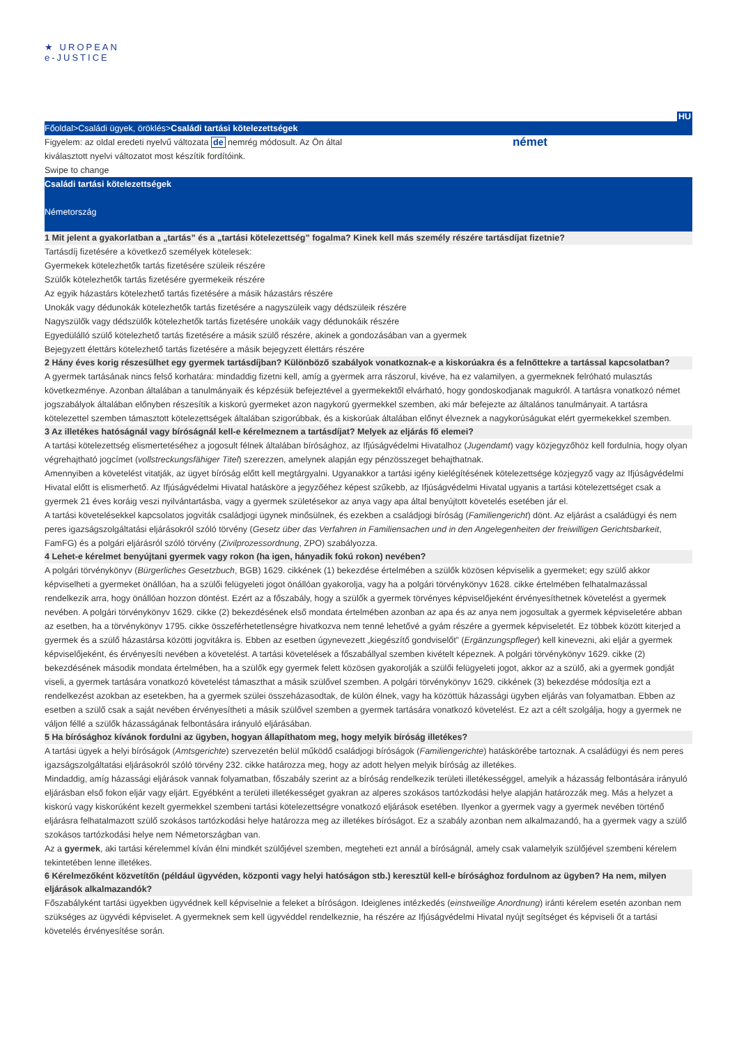★ UROPEAN
e-JUSTICE
HU
Főoldal>Családi ügyek, öröklés>Családi tartási kötelezettségek
Figyelem: az oldal eredeti nyelvű változata de nemrég módosult. Az Ön által
kiválasztott nyelvi változatot most készítik fordítóink.
német
Swipe to change
Családi tartási kötelezettségek
Németország
1 Mit jelent a gyakorlatban a „tartás” és a „tartási kötelezettség” fogalma? Kinek kell más személy részére tartásdíjat fizetnie?
Tartásdíj fizetésére a következő személyek kötelesek:
Gyermekek kötelezhetők tartás fizetésére szüleik részére
Szülők kötelezhetők tartás fizetésére gyermekeik részére
Az egyik házastárs kötelezhető tartás fizetésére a másik házastárs részére
Unokák vagy dédunokák kötelezhetők tartás fizetésére a nagyszüleik vagy dédszüleik részére
Nagyszülők vagy dédszülők kötelezhetők tartás fizetésére unokáik vagy dédunokáik részére
Egyedülálló szülő kötelezhető tartás fizetésére a másik szülő részére, akinek a gondozásában van a gyermek
Bejegyzett élettárs kötelezhető tartás fizetésére a másik bejegyzett élettárs részére
2 Hány éves korig részesülhet egy gyermek tartásdíjban? Különböző szabályok vonatkoznak-e a kiskorúakra és a felnőttekre a tartással kapcsolatban?
A gyermek tartásának nincs felső korhatára: mindaddig fizetni kell, amíg a gyermek arra rászorul, kivéve, ha ez valamilyen, a gyermeknek felróható mulasztás következménye. Azonban általában a tanulmányaik és képzésük befejeztével a gyermekektől elvárható, hogy gondoskodjanak magukról. A tartásra vonatkozó német jogszabályok általában előnyben részesítik a kiskorú gyermeket azon nagykorú gyermekkel szemben, aki már befejezte az általános tanulmányait. A tartásra kötelezettel szemben támasztott kötelezettségek általában szigorúbbak, és a kiskorúak általában előnyt élveznek a nagykorúságukat elért gyermekekkel szemben.
3 Az illetékes hatóságnál vagy bíróságnál kell-e kérelmeznem a tartásdíjat? Melyek az eljárás fő elemei?
A tartási kötelezettség elismertetéséhez a jogosult félnek általában bírósághoz, az Ifjúságvédelmi Hivatalhoz (Jugendamt) vagy közjegyzőhöz kell fordulnia, hogy olyan végrehajtható jogcímet (vollstreckungsfähiger Titel) szerezzen, amelynek alapján egy pénzösszeget behajthatnak.
Amennyiben a követelést vitatják, az ügyet bíróság előtt kell megtárgyalni. Ugyanakkor a tartási igény kielégítésének kötelezettsége közjegyző vagy az Ifjúságvédelmi Hivatal előtt is elismerhető. Az Ifjúságvédelmi Hivatal hatásköre a jegyzőéhez képest szűkebb, az Ifjúságvédelmi Hivatal ugyanis a tartási kötelezettséget csak a gyermek 21 éves koráig veszi nyilvántartásba, vagy a gyermek születésekor az anya vagy apa által benyújtott követelés esetében jár el.
A tartási követelésekkel kapcsolatos jogviták családjogi ügynek minősülnek, és ezekben a családjogi bíróság (Familiengericht) dönt. Az eljárást a családügyi és nem peres igazságszolgáltatási eljárásokról szóló törvény (Gesetz über das Verfahren in Familiensachen und in den Angelegenheiten der freiwilligen Gerichtsbarkeit, FamFG) és a polgári eljárásról szóló törvény (Zivilprozessordnung, ZPO) szabályozza.
4 Lehet-e kérelmet benyújtani gyermek vagy rokon (ha igen, hányadik fokú rokon) nevében?
A polgári törvénykönyv (Bürgerliches Gesetzbuch, BGB) 1629. cikkének (1) bekezdése értelmében a szülők közösen képviselik a gyermeket; egy szülő akkor képviselheti a gyermeket önállóan, ha a szülői felügyeleti jogot önállóan gyakorolja, vagy ha a polgári törvénykönyv 1628. cikke értelmében felhatalmazással rendelkezik arra, hogy önállóan hozzon döntést. Ezért az a főszabály, hogy a szülők a gyermek törvényes képviselőjeként érvényesíthetnek követelést a gyermek nevében. A polgári törvénykönyv 1629. cikke (2) bekezdésének első mondata értelmében azonban az apa és az anya nem jogosultak a gyermek képviseletére abban az esetben, ha a törvénykönyv 1795. cikke összeférhetetlenségre hivatkozva nem tenné lehetővé a gyám részére a gyermek képviseletét. Ez többek között kiterjed a gyermek és a szülő házastársa közötti jogvitákra is. Ebben az esetben úgynevezett „kiegészítő gondviselőt” (Ergänzungspfleger) kell kinevezni, aki eljár a gyermek képviselőjeként, és érvényesíti nevében a követelést. A tartási követelések a főszabállyal szemben kivételt képeznek. A polgári törvénykönyv 1629. cikke (2) bekezdésének második mondata értelmében, ha a szülők egy gyermek felett közösen gyakorolják a szülői felügyeleti jogot, akkor az a szülő, aki a gyermek gondját viseli, a gyermek tartására vonatkozó követelést támaszthat a másik szülővel szemben. A polgári törvénykönyv 1629. cikkének (3) bekezdése módosítja ezt a rendelkezést azokban az esetekben, ha a gyermek szülei összeházasodtak, de külön élnek, vagy ha közöttük házassági ügyben eljárás van folyamatban. Ebben az esetben a szülő csak a saját nevében érvényesítheti a másik szülővel szemben a gyermek tartására vonatkozó követelést. Ez azt a célt szolgálja, hogy a gyermek ne váljon féllé a szülők házasságának felbontására irányuló eljárásában.
5 Ha bírósághoz kívánok fordulni az ügyben, hogyan állapíthatom meg, hogy melyik bíróság illetékes?
A tartási ügyek a helyi bíróságok (Amtsgerichte) szervezetén belül működő családjogi bíróságok (Familiengerichte) hatáskörébe tartoznak. A családügyi és nem peres igazságszolgáltatási eljárásokról szóló törvény 232. cikke határozza meg, hogy az adott helyen melyik bíróság az illetékes.
Mindaddig, amíg házassági eljárások vannak folyamatban, főszabály szerint az a bíróság rendelkezik területi illetékességgel, amelyik a házasság felbontására irányuló eljárásban első fokon eljár vagy eljárt. Egyébként a területi illetékességet gyakran az alperes szokásos tartózkodási helye alapján határozzák meg. Más a helyzet a kiskorú vagy kiskorúként kezelt gyermekkel szembeni tartási kötelezettségre vonatkozó eljárások esetében. Ilyenkor a gyermek vagy a gyermek nevében történő eljárásra felhatalmazott szülő szokásos tartózkodási helye határozza meg az illetékes bíróságot. Ez a szabály azonban nem alkalmazandó, ha a gyermek vagy a szülő szokásos tartózkodási helye nem Németországban van.
Az a gyermek, aki tartási kérelemmel kíván élni mindkét szülőjével szemben, megteheti ezt annál a bíróságnál, amely csak valamelyik szülőjével szembeni kérelem tekintetében lenne illetékes.
6 Kérelmezőként közvetítőn (például ügyvéden, központi vagy helyi hatóságon stb.) keresztül kell-e bírósághoz fordulnom az ügyben? Ha nem, milyen eljárások alkalmazandók?
Főszabályként tartási ügyekben ügyvédnek kell képviselnie a feleket a bíróságon. Ideiglenes intézkedés (einstweilige Anordnung) iránti kérelem esetén azonban nem szükséges az ügyvédi képviselet. A gyermeknek sem kell ügyvéddel rendelkeznie, ha részére az Ifjúságvédelmi Hivatal nyújt segítséget és képviseli őt a tartási követelés érvényesítése során.